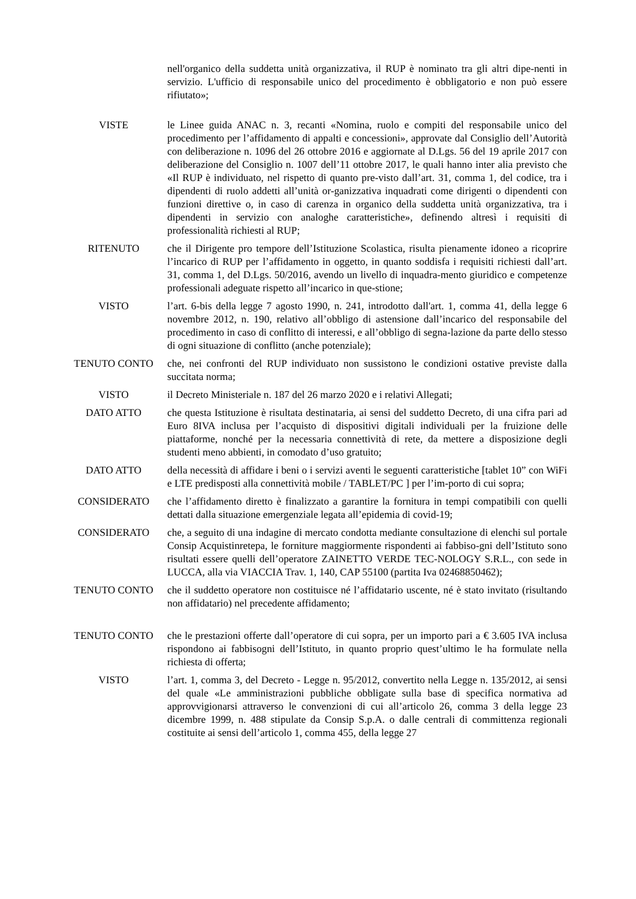nell'organico della suddetta unità organizzativa, il RUP è nominato tra gli altri dipe-nenti in servizio. L'ufficio di responsabile unico del procedimento è obbligatorio e non può essere rifiutato»;
VISTE le Linee guida ANAC n. 3, recanti «Nomina, ruolo e compiti del responsabile unico del procedimento per l’affidamento di appalti e concessioni», approvate dal Consiglio dell’Autorità con deliberazione n. 1096 del 26 ottobre 2016 e aggiornate al D.Lgs. 56 del 19 aprile 2017 con deliberazione del Consiglio n. 1007 dell’11 ottobre 2017, le quali hanno inter alia previsto che «Il RUP è individuato, nel rispetto di quanto pre-visto dall’art. 31, comma 1, del codice, tra i dipendenti di ruolo addetti all’unità or-ganizzativa inquadrati come dirigenti o dipendenti con funzioni direttive o, in caso di carenza in organico della suddetta unità organizzativa, tra i dipendenti in servizio con analoghe caratteristiche», definendo altresì i requisiti di professionalità richiesti al RUP;
RITENUTO che il Dirigente pro tempore dell’Istituzione Scolastica, risulta pienamente idoneo a ricoprire l’incarico di RUP per l’affidamento in oggetto, in quanto soddisfa i requisiti richiesti dall’art. 31, comma 1, del D.Lgs. 50/2016, avendo un livello di inquadra-mento giuridico e competenze professionali adeguate rispetto all’incarico in que-stione;
VISTO l’art. 6-bis della legge 7 agosto 1990, n. 241, introdotto dall'art. 1, comma 41, della legge 6 novembre 2012, n. 190, relativo all’obbligo di astensione dall’incarico del responsabile del procedimento in caso di conflitto di interessi, e all’obbligo di segna-lazione da parte dello stesso di ogni situazione di conflitto (anche potenziale);
TENUTO CONTO che, nei confronti del RUP individuato non sussistono le condizioni ostative previste dalla succitata norma;
VISTO il Decreto Ministeriale n. 187 del 26 marzo 2020 e i relativi Allegati;
DATO ATTO che questa Istituzione è risultata destinataria, ai sensi del suddetto Decreto, di una cifra pari ad Euro 8IVA inclusa per l’acquisto di dispositivi digitali individuali per la fruizione delle piattaforme, nonché per la necessaria connettività di rete, da mettere a disposizione degli studenti meno abbienti, in comodato d’uso gratuito;
DATO ATTO della necessità di affidare i beni o i servizi aventi le seguenti caratteristiche [tablet 10” con WiFi e LTE predisposti alla connettività mobile / TABLET/PC ] per l’im-porto di cui sopra;
CONSIDERATO che l’affidamento diretto è finalizzato a garantire la fornitura in tempi compatibili con quelli dettati dalla situazione emergenziale legata all’epidemia di covid-19;
CONSIDERATO che, a seguito di una indagine di mercato condotta mediante consultazione di elenchi sul portale Consip Acquistinretepa, le forniture maggiormente rispondenti ai fabbiso-gni dell’Istituto sono risultati essere quelli dell’operatore ZAINETTO VERDE TEC-NOLOGY S.R.L., con sede in LUCCA, alla via VIACCIA Trav. 1, 140, CAP 55100 (partita Iva 02468850462);
TENUTO CONTO che il suddetto operatore non costituisce né l’affidatario uscente, né è stato invitato (risultando non affidatario) nel precedente affidamento;
TENUTO CONTO che le prestazioni offerte dall’operatore di cui sopra, per un importo pari a € 3.605 IVA inclusa rispondono ai fabbisogni dell’Istituto, in quanto proprio quest’ultimo le ha formulate nella richiesta di offerta;
VISTO l’art. 1, comma 3, del Decreto - Legge n. 95/2012, convertito nella Legge n. 135/2012, ai sensi del quale «Le amministrazioni pubbliche obbligate sulla base di specifica normativa ad approvvigionarsi attraverso le convenzioni di cui all’articolo 26, comma 3 della legge 23 dicembre 1999, n. 488 stipulate da Consip S.p.A. o dalle centrali di committenza regionali costituite ai sensi dell’articolo 1, comma 455, della legge 27